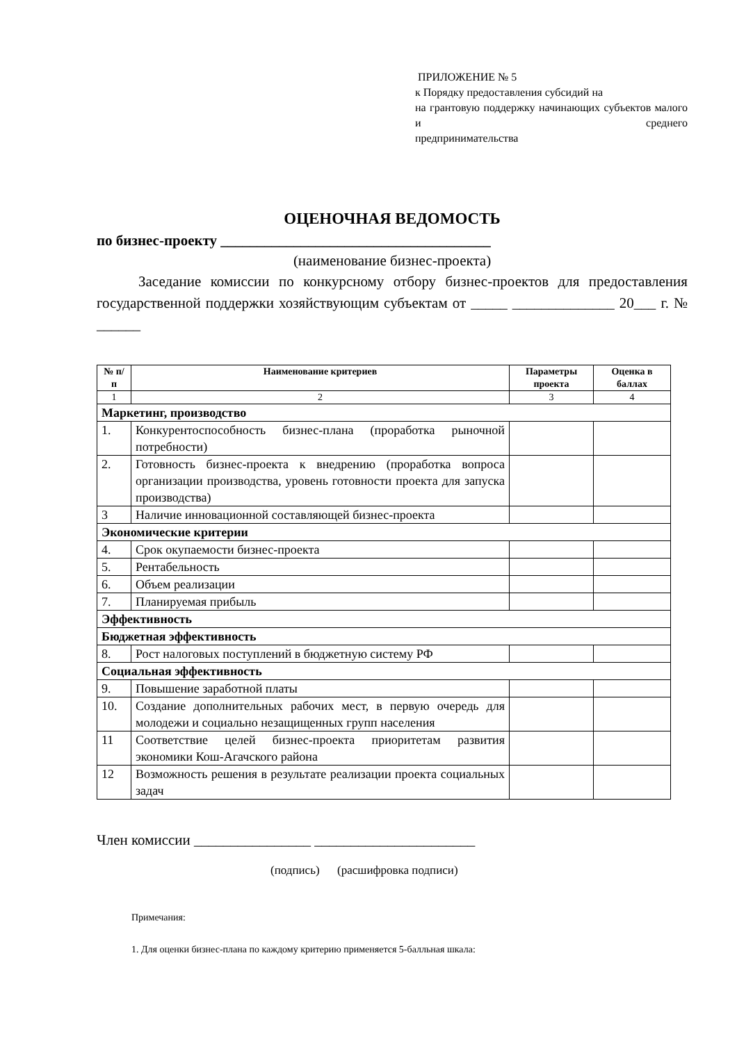ПРИЛОЖЕНИЕ № 5
к Порядку предоставления субсидий на
на грантовую поддержку начинающих субъектов малого и среднего
предпринимательства
ОЦЕНОЧНАЯ ВЕДОМОСТЬ
по бизнес-проекту _____________________________________
(наименование бизнес-проекта)
Заседание комиссии по конкурсному отбору бизнес-проектов для предоставления государственной поддержки хозяйствующим субъектам от _____ ______________ 20___ г. № ______
| № п/п | Наименование критериев | Параметры проекта | Оценка в баллах |
| --- | --- | --- | --- |
| 1 | 2 | 3 | 4 |
| Маркетинг, производство | | | |
| 1. | Конкурентоспособность бизнес-плана (проработка рыночной потребности) | | |
| 2. | Готовность бизнес-проекта к внедрению (проработка вопроса организации производства, уровень готовности проекта для запуска производства) | | |
| 3 | Наличие инновационной составляющей бизнес-проекта | | |
| Экономические критерии | | | |
| 4. | Срок окупаемости бизнес-проекта | | |
| 5. | Рентабельность | | |
| 6. | Объем реализации | | |
| 7. | Планируемая прибыль | | |
| Эффективность | | | |
| Бюджетная эффективность | | | |
| 8. | Рост налоговых поступлений в бюджетную систему РФ | | |
| Социальная эффективность | | | |
| 9. | Повышение заработной платы | | |
| 10. | Создание дополнительных рабочих мест, в первую очередь для молодежи и социально незащищенных групп населения | | |
| 11 | Соответствие целей бизнес-проекта приоритетам развития экономики Кош-Агачского района | | |
| 12 | Возможность решения в результате реализации проекта социальных задач | | |
Член комиссии ________________ ______________________
(подпись) (расшифровка подписи)
Примечания:
1. Для оценки бизнес-плана по каждому критерию применяется 5-балльная шкала: